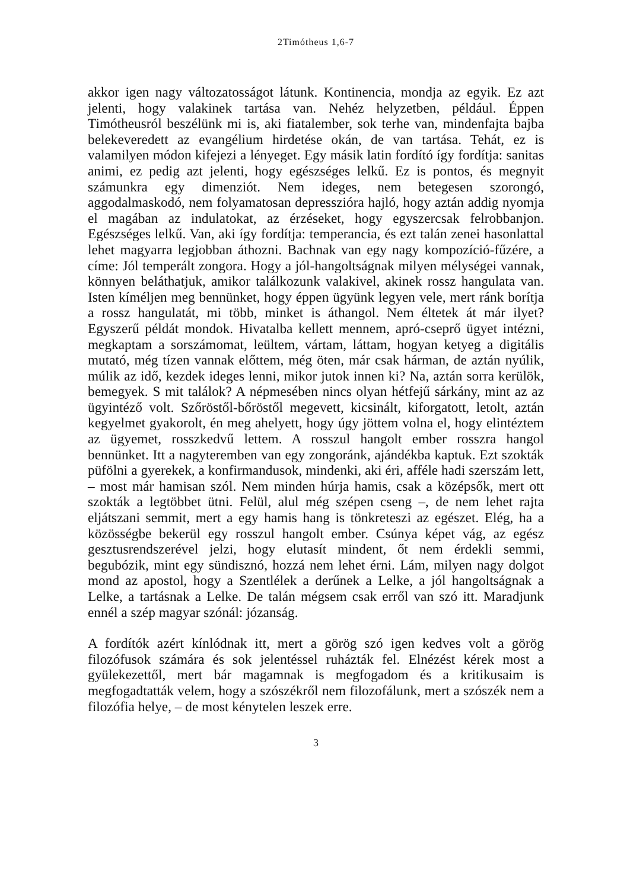2Timótheus 1,6-7
akkor igen nagy változatosságot látunk. Kontinencia, mondja az egyik. Ez azt jelenti, hogy valakinek tartása van. Nehéz helyzetben, például. Éppen Timótheusról beszélünk mi is, aki fiatalember, sok terhe van, mindenfajta bajba belekeveredett az evangélium hirdetése okán, de van tartása. Tehát, ez is valamilyen módon kifejezi a lényeget. Egy másik latin fordító így fordítja: sanitas animi, ez pedig azt jelenti, hogy egészséges lelkű. Ez is pontos, és megnyit számunkra egy dimenziót. Nem ideges, nem betegesen szorongó, aggodalmaskodó, nem folyamatosan depresszióra hajló, hogy aztán addig nyomja el magában az indulatokat, az érzéseket, hogy egyszercsak felrobbanjon. Egészséges lelkű. Van, aki így fordítja: temperancia, és ezt talán zenei hasonlattal lehet magyarra legjobban áthozni. Bachnak van egy nagy kompozíció-fűzére, a címe: Jól temperált zongora. Hogy a jól-hangoltságnak milyen mélységei vannak, könnyen beláthatjuk, amikor találkozunk valakivel, akinek rossz hangulata van. Isten kíméljen meg bennünket, hogy éppen ügyünk legyen vele, mert ránk borítja a rossz hangulatát, mi több, minket is áthangol. Nem éltetek át már ilyet? Egyszerű példát mondok. Hivatalba kellett mennem, apró-cseprő ügyet intézni, megkaptam a sorszámomat, leültem, vártam, láttam, hogyan ketyeg a digitális mutató, még tízen vannak előttem, még öten, már csak hárman, de aztán nyúlik, múlik az idő, kezdek ideges lenni, mikor jutok innen ki? Na, aztán sorra kerülök, bemegyek. S mit találok? A népmesében nincs olyan hétfejű sárkány, mint az az ügyintéző volt. Szőröstől-bőröstől megevett, kicsinált, kiforgatott, letolt, aztán kegyelmet gyakorolt, én meg ahelyett, hogy úgy jöttem volna el, hogy elintéztem az ügyemet, rosszkedvű lettem. A rosszul hangolt ember rosszra hangol bennünket. Itt a nagyteremben van egy zongoránk, ajándékba kaptuk. Ezt szokták püfölni a gyerekek, a konfirmandusok, mindenki, aki éri, afféle hadi szerszám lett, – most már hamisan szól. Nem minden húrja hamis, csak a középsők, mert ott szokták a legtöbbet ütni. Felül, alul még szépen cseng –, de nem lehet rajta eljátszani semmit, mert a egy hamis hang is tönkreteszi az egészet. Elég, ha a közösségbe bekerül egy rosszul hangolt ember. Csúnya képet vág, az egész gesztusrendszerével jelzi, hogy elutasít mindent, őt nem érdekli semmi, begubózik, mint egy sündisznó, hozzá nem lehet érni. Lám, milyen nagy dolgot mond az apostol, hogy a Szentlélek a derűnek a Lelke, a jól hangoltságnak a Lelke, a tartásnak a Lelke. De talán mégsem csak erről van szó itt. Maradjunk ennél a szép magyar szónál: józanság.
A fordítók azért kínlódnak itt, mert a görög szó igen kedves volt a görög filozófusok számára és sok jelentéssel ruházták fel. Elnézést kérek most a gyülekezettől, mert bár magamnak is megfogadom és a kritikusaim is megfogadtatták velem, hogy a szószékről nem filozofálunk, mert a szószék nem a filozófia helye, – de most kénytelen leszek erre.
3